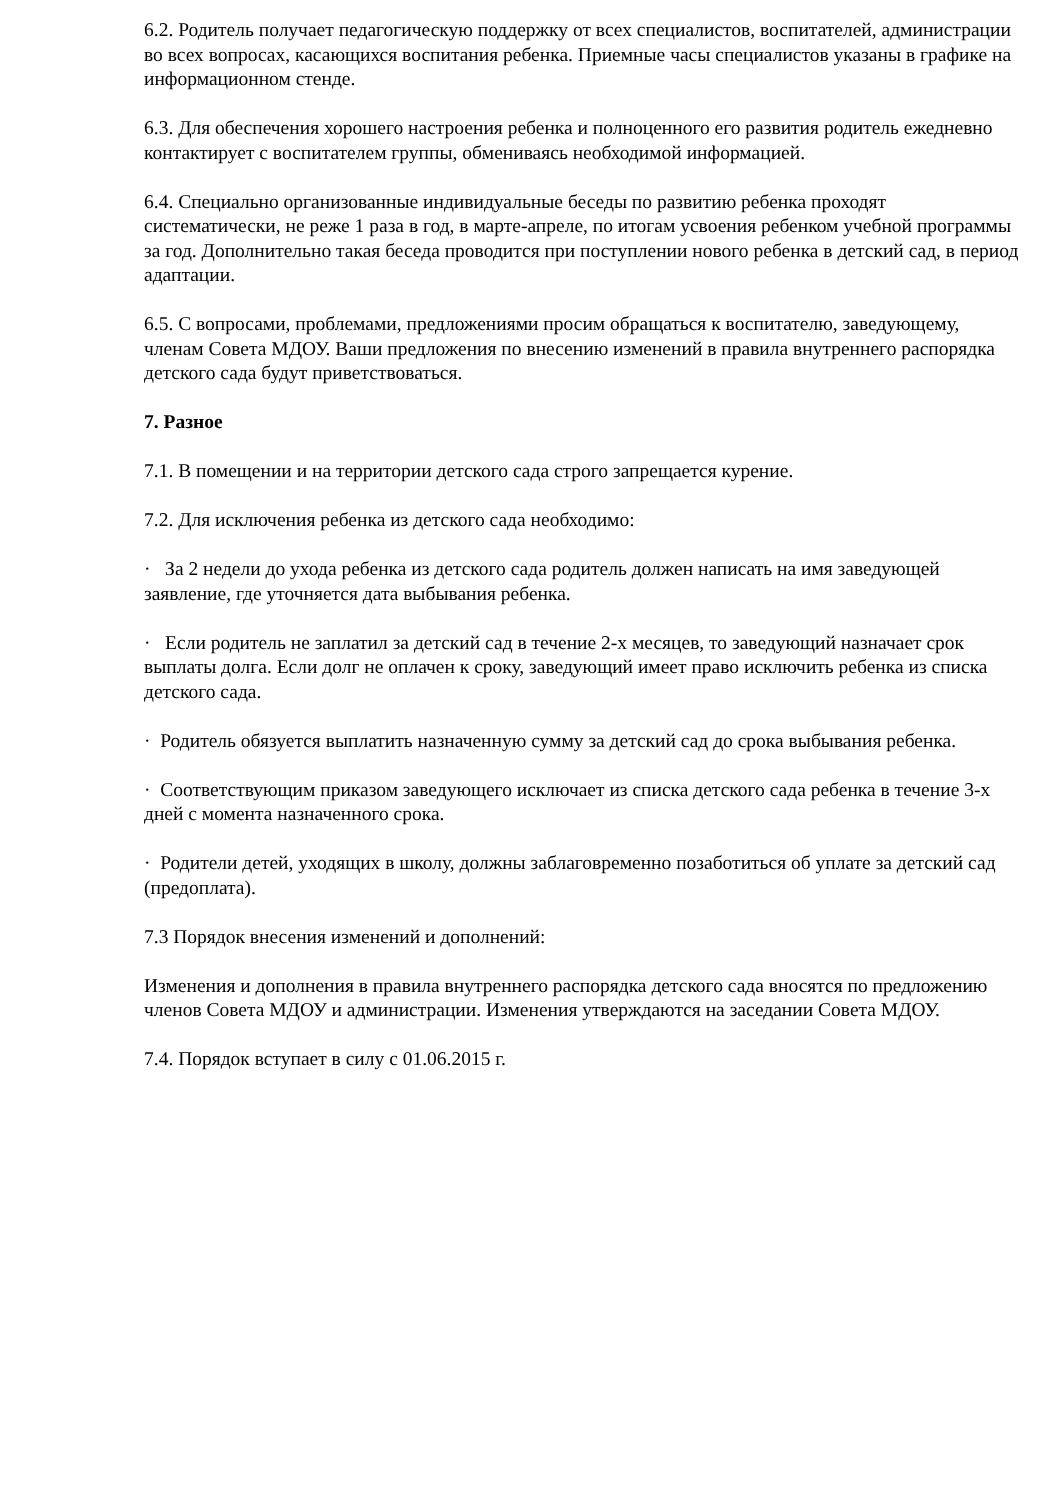6.2. Родитель получает педагогическую поддержку от всех специалистов, воспитателей, администрации во всех вопросах, касающихся воспитания ребенка. Приемные часы специалистов указаны в графике на информационном стенде.
6.3. Для обеспечения хорошего настроения ребенка и полноценного его развития родитель ежедневно контактирует с воспитателем группы, обмениваясь необходимой информацией.
6.4. Специально организованные индивидуальные беседы по развитию ребенка проходят систематически, не реже 1 раза в год, в марте-апреле, по итогам усвоения ребенком учебной программы за год. Дополнительно такая беседа проводится при поступлении нового ребенка в детский сад, в период адаптации.
6.5. С вопросами, проблемами, предложениями просим обращаться к воспитателю, заведующему, членам Совета МДОУ. Ваши предложения по внесению изменений в правила внутреннего распорядка детского сада будут приветствоваться.
7. Разное
7.1. В помещении и на территории детского сада строго запрещается курение.
7.2. Для исключения ребенка из детского сада необходимо:
· За 2 недели до ухода ребенка из детского сада родитель должен написать на имя заведующей заявление, где уточняется дата выбывания ребенка.
· Если родитель не заплатил за детский сад в течение 2-х месяцев, то заведующий назначает срок выплаты долга. Если долг не оплачен к сроку, заведующий имеет право исключить ребенка из списка детского сада.
· Родитель обязуется выплатить назначенную сумму за детский сад до срока выбывания ребенка.
· Соответствующим приказом заведующего исключает из списка детского сада ребенка в течение 3-х дней с момента назначенного срока.
· Родители детей, уходящих в школу, должны заблаговременно позаботиться об уплате за детский сад (предоплата).
7.3 Порядок внесения изменений и дополнений:
Изменения и дополнения в правила внутреннего распорядка детского сада вносятся по предложению членов Совета МДОУ и администрации. Изменения утверждаются на заседании Совета МДОУ.
7.4. Порядок вступает в силу с 01.06.2015 г.